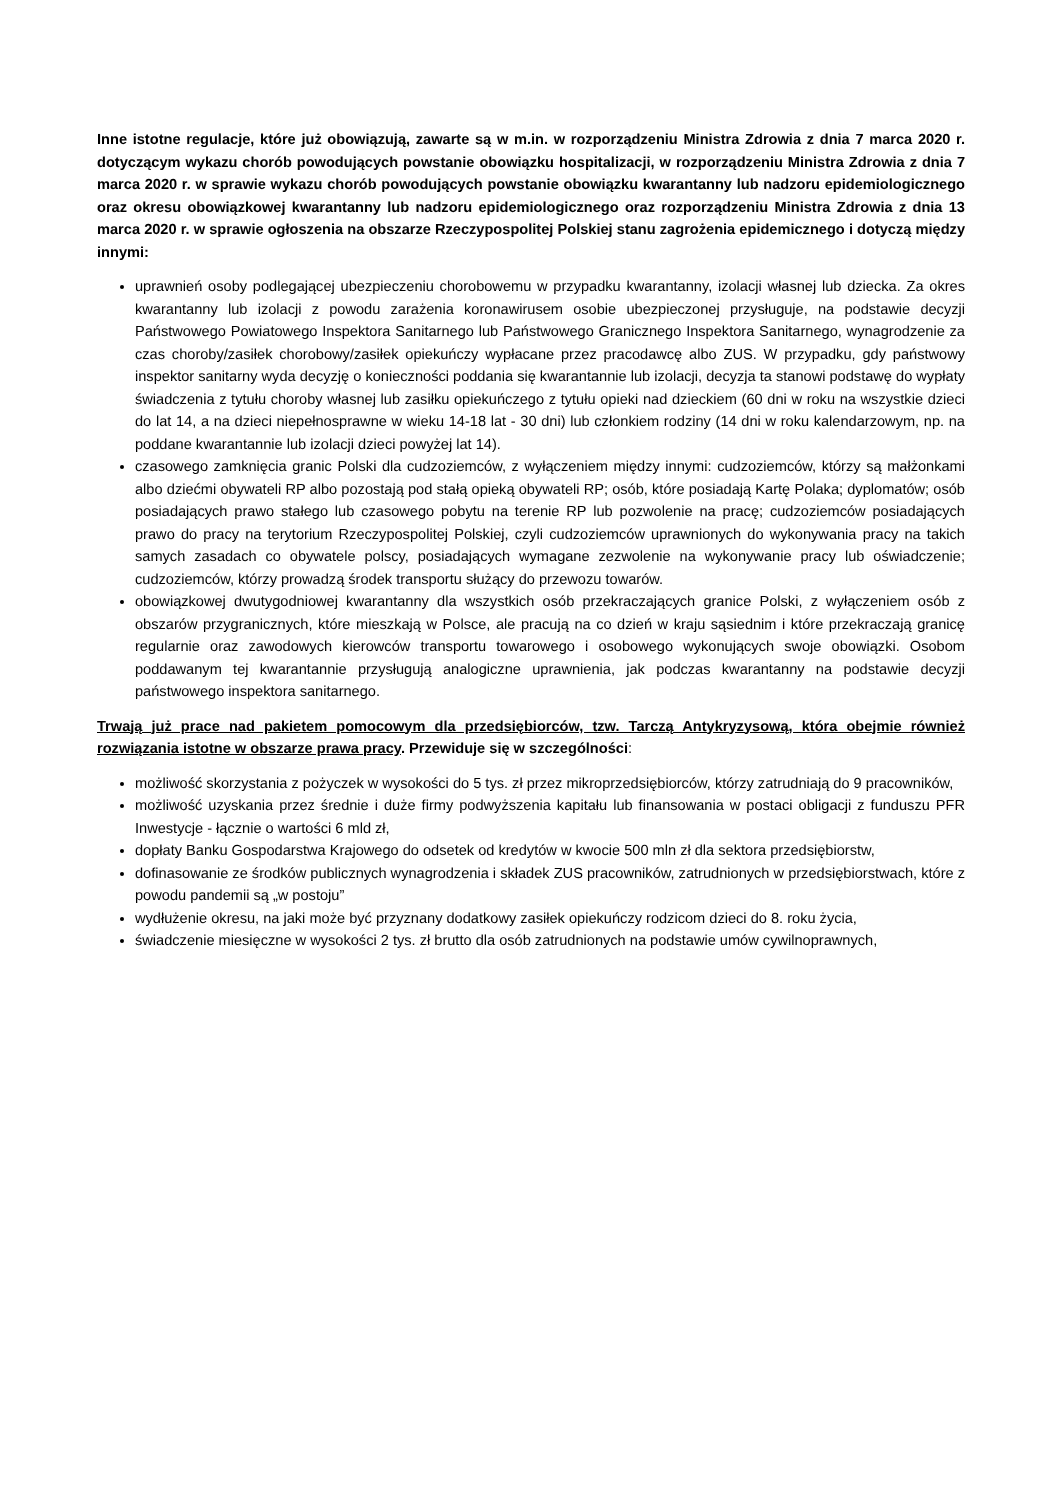Inne istotne regulacje, które już obowiązują, zawarte są w m.in. w rozporządzeniu Ministra Zdrowia z dnia 7 marca 2020 r. dotyczącym wykazu chorób powodujących powstanie obowiązku hospitalizacji, w rozporządzeniu Ministra Zdrowia z dnia 7 marca 2020 r. w sprawie wykazu chorób powodujących powstanie obowiązku kwarantanny lub nadzoru epidemiologicznego oraz okresu obowiązkowej kwarantanny lub nadzoru epidemiologicznego oraz rozporządzeniu Ministra Zdrowia z dnia 13 marca 2020 r. w sprawie ogłoszenia na obszarze Rzeczypospolitej Polskiej stanu zagrożenia epidemicznego i dotyczą między innymi:
uprawnień osoby podlegającej ubezpieczeniu chorobowemu w przypadku kwarantanny, izolacji własnej lub dziecka. Za okres kwarantanny lub izolacji z powodu zarażenia koronawirusem osobie ubezpieczonej przysługuje, na podstawie decyzji Państwowego Powiatowego Inspektora Sanitarnego lub Państwowego Granicznego Inspektora Sanitarnego, wynagrodzenie za czas choroby/zasiłek chorobowy/zasiłek opiekuńczy wypłacane przez pracodawcę albo ZUS. W przypadku, gdy państwowy inspektor sanitarny wyda decyzję o konieczności poddania się kwarantannie lub izolacji, decyzja ta stanowi podstawę do wypłaty świadczenia z tytułu choroby własnej lub zasiłku opiekuńczego z tytułu opieki nad dzieckiem (60 dni w roku na wszystkie dzieci do lat 14, a na dzieci niepełnosprawne w wieku 14-18 lat - 30 dni) lub członkiem rodziny (14 dni w roku kalendarzowym, np. na poddane kwarantannie lub izolacji dzieci powyżej lat 14).
czasowego zamknięcia granic Polski dla cudzoziemców, z wyłączeniem między innymi: cudzoziemców, którzy są małżonkami albo dziećmi obywateli RP albo pozostają pod stałą opieką obywateli RP; osób, które posiadają Kartę Polaka; dyplomatów; osób posiadających prawo stałego lub czasowego pobytu na terenie RP lub pozwolenie na pracę; cudzoziemców posiadających prawo do pracy na terytorium Rzeczypospolitej Polskiej, czyli cudzoziemców uprawnionych do wykonywania pracy na takich samych zasadach co obywatele polscy, posiadających wymagane zezwolenie na wykonywanie pracy lub oświadczenie; cudzoziemców, którzy prowadzą środek transportu służący do przewozu towarów.
obowiązkowej dwutygodniowej kwarantanny dla wszystkich osób przekraczających granice Polski, z wyłączeniem osób z obszarów przygranicznych, które mieszkają w Polsce, ale pracują na co dzień w kraju sąsiednim i które przekraczają granicę regularnie oraz zawodowych kierowców transportu towarowego i osobowego wykonujących swoje obowiązki. Osobom poddawanym tej kwarantannie przysługują analogiczne uprawnienia, jak podczas kwarantanny na podstawie decyzji państwowego inspektora sanitarnego.
Trwają już prace nad pakietem pomocowym dla przedsiębiorców, tzw. Tarczą Antykryzysową, która obejmie również rozwiązania istotne w obszarze prawa pracy. Przewiduje się w szczególności:
możliwość skorzystania z pożyczek w wysokości do 5 tys. zł przez mikroprzedsiębiorców, którzy zatrudniają do 9 pracowników,
możliwość uzyskania przez średnie i duże firmy podwyższenia kapitału lub finansowania w postaci obligacji z funduszu PFR Inwestycje - łącznie o wartości 6 mld zł,
dopłaty Banku Gospodarstwa Krajowego do odsetek od kredytów w kwocie 500 mln zł dla sektora przedsiębiorstw,
dofinasowanie ze środków publicznych wynagrodzenia i składek ZUS pracowników, zatrudnionych w przedsiębiorstwach, które z powodu pandemii są „w postoju”
wydłużenie okresu, na jaki może być przyznany dodatkowy zasiłek opiekuńczy rodzicom dzieci do 8. roku życia,
świadczenie miesięczne w wysokości 2 tys. zł brutto dla osób zatrudnionych na podstawie umów cywilnoprawnych,